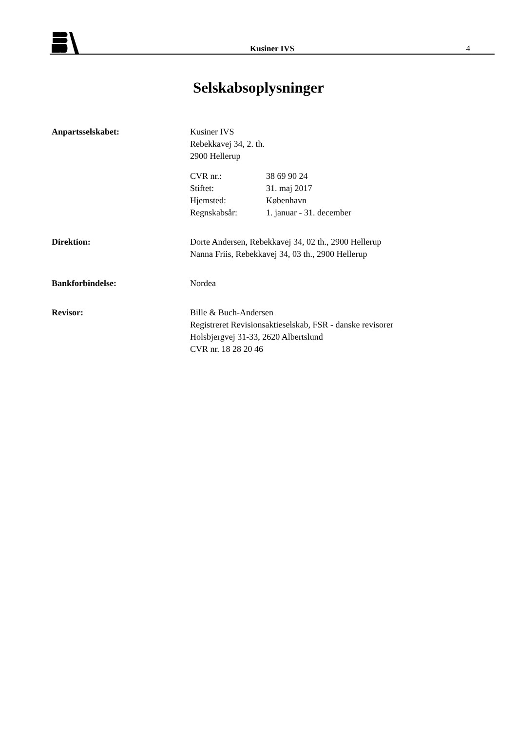Kusiner IVS 4
Selskabsoplysninger
Anpartsselskabet: Kusiner IVS
Rebekkavej 34, 2. th.
2900 Hellerup
| CVR nr.: | 38 69 90 24 |
| Stiftet: | 31. maj 2017 |
| Hjemsted: | København |
| Regnskabsår: | 1. januar - 31. december |
Direktion: Dorte Andersen, Rebekkavej 34, 02 th., 2900 Hellerup
Nanna Friis, Rebekkavej 34, 03 th., 2900 Hellerup
Bankforbindelse: Nordea
Revisor: Bille & Buch-Andersen
Registreret Revisionsaktieselskab, FSR - danske revisorer
Holsbjergvej 31-33, 2620 Albertslund
CVR nr. 18 28 20 46